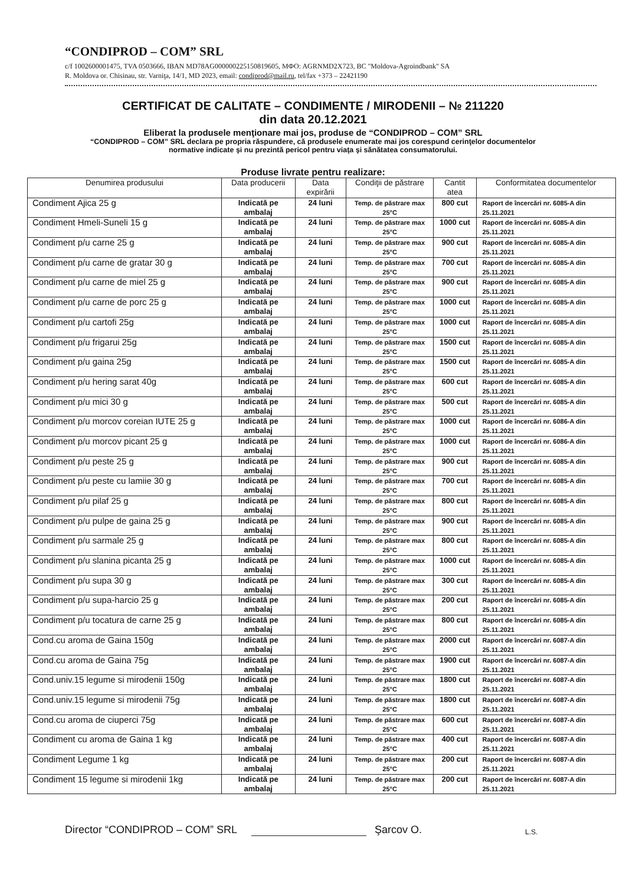“CONDIPROD – COM” SRL
c/f 1002600001475, TVA 0503666, IBAN MD78AG000000225150819605, MФO: AGRNMD2X723, BC "Moldova-Agroindbank" SA
R. Moldova or. Chisinau, str. Varniţa, 14/1, MD 2023, email: condiprod@mail.ru, tel/fax +373 – 22421190
CERTIFICAT DE CALITATE – CONDIMENTE / MIRODENII – № 211220
din data 20.12.2021
Eliberat la produsele menţionare mai jos, produse de “CONDIPROD – COM” SRL
“CONDIPROD – COM” SRL declara pe propria răspundere, că produsele enumerate mai jos corespund cerinţelor documentelor
normative indicate şi nu prezintă pericol pentru viaţa şi sănătatea consumatorului.
Produse livrate pentru realizare:
| Denumirea produsului | Data producerii | Data expirării | Condiţii de păstrare | Cantit atea | Conformitatea documentelor |
| --- | --- | --- | --- | --- | --- |
| Condiment Ajica 25 g | Indicată pe ambalaj | 24 luni | Temp. de păstrare max 25°C | 800 cut | Raport de încercări nr. 6085-A din 25.11.2021 |
| Condiment Hmeli-Suneli 15 g | Indicată pe ambalaj | 24 luni | Temp. de păstrare max 25°C | 1000 cut | Raport de încercări nr. 6085-A din 25.11.2021 |
| Condiment p/u carne 25 g | Indicată pe ambalaj | 24 luni | Temp. de păstrare max 25°C | 900 cut | Raport de încercări nr. 6085-A din 25.11.2021 |
| Condiment p/u carne de gratar 30 g | Indicată pe ambalaj | 24 luni | Temp. de păstrare max 25°C | 700 cut | Raport de încercări nr. 6085-A din 25.11.2021 |
| Condiment p/u carne de miel 25 g | Indicată pe ambalaj | 24 luni | Temp. de păstrare max 25°C | 900 cut | Raport de încercări nr. 6085-A din 25.11.2021 |
| Condiment p/u carne de porc 25 g | Indicată pe ambalaj | 24 luni | Temp. de păstrare max 25°C | 1000 cut | Raport de încercări nr. 6085-A din 25.11.2021 |
| Condiment p/u cartofi 25g | Indicată pe ambalaj | 24 luni | Temp. de păstrare max 25°C | 1000 cut | Raport de încercări nr. 6085-A din 25.11.2021 |
| Condiment p/u frigarui 25g | Indicată pe ambalaj | 24 luni | Temp. de păstrare max 25°C | 1500 cut | Raport de încercări nr. 6085-A din 25.11.2021 |
| Condiment p/u gaina 25g | Indicată pe ambalaj | 24 luni | Temp. de păstrare max 25°C | 1500 cut | Raport de încercări nr. 6085-A din 25.11.2021 |
| Condiment p/u hering sarat 40g | Indicată pe ambalaj | 24 luni | Temp. de păstrare max 25°C | 600 cut | Raport de încercări nr. 6085-A din 25.11.2021 |
| Condiment p/u mici 30 g | Indicată pe ambalaj | 24 luni | Temp. de păstrare max 25°C | 500 cut | Raport de încercări nr. 6085-A din 25.11.2021 |
| Condiment p/u morcov coreian IUTE 25 g | Indicată pe ambalaj | 24 luni | Temp. de păstrare max 25°C | 1000 cut | Raport de încercări nr. 6086-A din 25.11.2021 |
| Condiment p/u morcov picant 25 g | Indicată pe ambalaj | 24 luni | Temp. de păstrare max 25°C | 1000 cut | Raport de încercări nr. 6086-A din 25.11.2021 |
| Condiment p/u peste 25 g | Indicată pe ambalaj | 24 luni | Temp. de păstrare max 25°C | 900 cut | Raport de încercări nr. 6085-A din 25.11.2021 |
| Condiment p/u peste cu lamiie 30 g | Indicată pe ambalaj | 24 luni | Temp. de păstrare max 25°C | 700 cut | Raport de încercări nr. 6085-A din 25.11.2021 |
| Condiment p/u pilaf 25 g | Indicată pe ambalaj | 24 luni | Temp. de păstrare max 25°C | 800 cut | Raport de încercări nr. 6085-A din 25.11.2021 |
| Condiment p/u pulpe de gaina 25 g | Indicată pe ambalaj | 24 luni | Temp. de păstrare max 25°C | 900 cut | Raport de încercări nr. 6085-A din 25.11.2021 |
| Condiment p/u sarmale 25 g | Indicată pe ambalaj | 24 luni | Temp. de păstrare max 25°C | 800 cut | Raport de încercări nr. 6085-A din 25.11.2021 |
| Condiment p/u slanina picanta 25 g | Indicată pe ambalaj | 24 luni | Temp. de păstrare max 25°C | 1000 cut | Raport de încercări nr. 6085-A din 25.11.2021 |
| Condiment p/u supa 30 g | Indicată pe ambalaj | 24 luni | Temp. de păstrare max 25°C | 300 cut | Raport de încercări nr. 6085-A din 25.11.2021 |
| Condiment p/u supa-harcio 25 g | Indicată pe ambalaj | 24 luni | Temp. de păstrare max 25°C | 200 cut | Raport de încercări nr. 6085-A din 25.11.2021 |
| Condiment p/u tocatura de carne 25 g | Indicată pe ambalaj | 24 luni | Temp. de păstrare max 25°C | 800 cut | Raport de încercări nr. 6085-A din 25.11.2021 |
| Cond.cu aroma de Gaina 150g | Indicată pe ambalaj | 24 luni | Temp. de păstrare max 25°C | 2000 cut | Raport de încercări nr. 6087-A din 25.11.2021 |
| Cond.cu aroma de Gaina 75g | Indicată pe ambalaj | 24 luni | Temp. de păstrare max 25°C | 1900 cut | Raport de încercări nr. 6087-A din 25.11.2021 |
| Cond.univ.15 legume si mirodenii 150g | Indicată pe ambalaj | 24 luni | Temp. de păstrare max 25°C | 1800 cut | Raport de încercări nr. 6087-A din 25.11.2021 |
| Cond.univ.15 legume si mirodenii 75g | Indicată pe ambalaj | 24 luni | Temp. de păstrare max 25°C | 1800 cut | Raport de încercări nr. 6087-A din 25.11.2021 |
| Cond.cu aroma de ciuperci 75g | Indicată pe ambalaj | 24 luni | Temp. de păstrare max 25°C | 600 cut | Raport de încercări nr. 6087-A din 25.11.2021 |
| Condiment cu aroma de Gaina 1 kg | Indicată pe ambalaj | 24 luni | Temp. de păstrare max 25°C | 400 cut | Raport de încercări nr. 6087-A din 25.11.2021 |
| Condiment Legume 1 kg | Indicată pe ambalaj | 24 luni | Temp. de păstrare max 25°C | 200 cut | Raport de încercări nr. 6087-A din 25.11.2021 |
| Condiment 15 legume si mirodenii 1kg | Indicată pe ambalaj | 24 luni | Temp. de păstrare max 25°C | 200 cut | Raport de încercări nr. 6087-A din 25.11.2021 |
Director “CONDIPROD – COM” SRL Şarcov O. L.S.